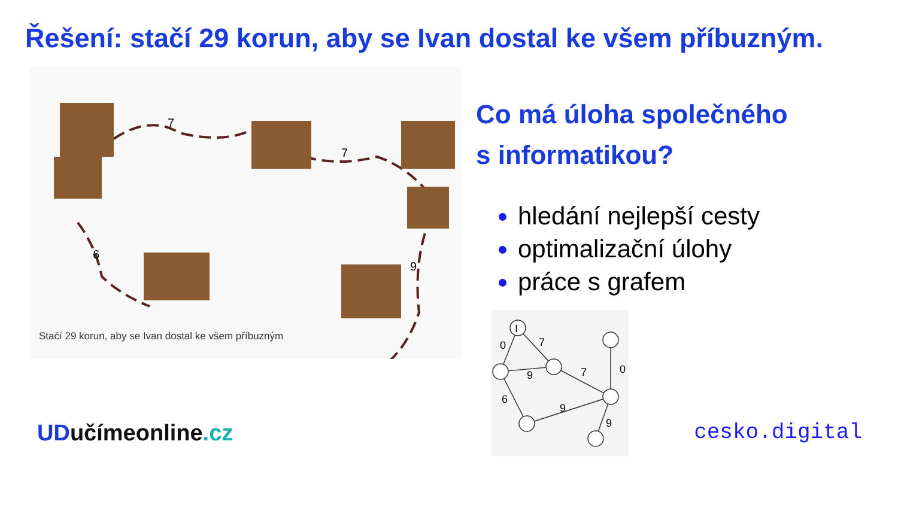Řešení: stačí 29 korun, aby se Ivan dostal ke všem příbuzným.
7
7
6
9
Stačí 29 korun, aby se Ivan dostal ke všem příbuzným
Co má úloha společného
s informatikou?
hledání nejlepší cesty
optimalizační úlohy
práce s grafem
I
0
7
9
7
0
6
9
9
UDučímeonline.cz cesko.digital